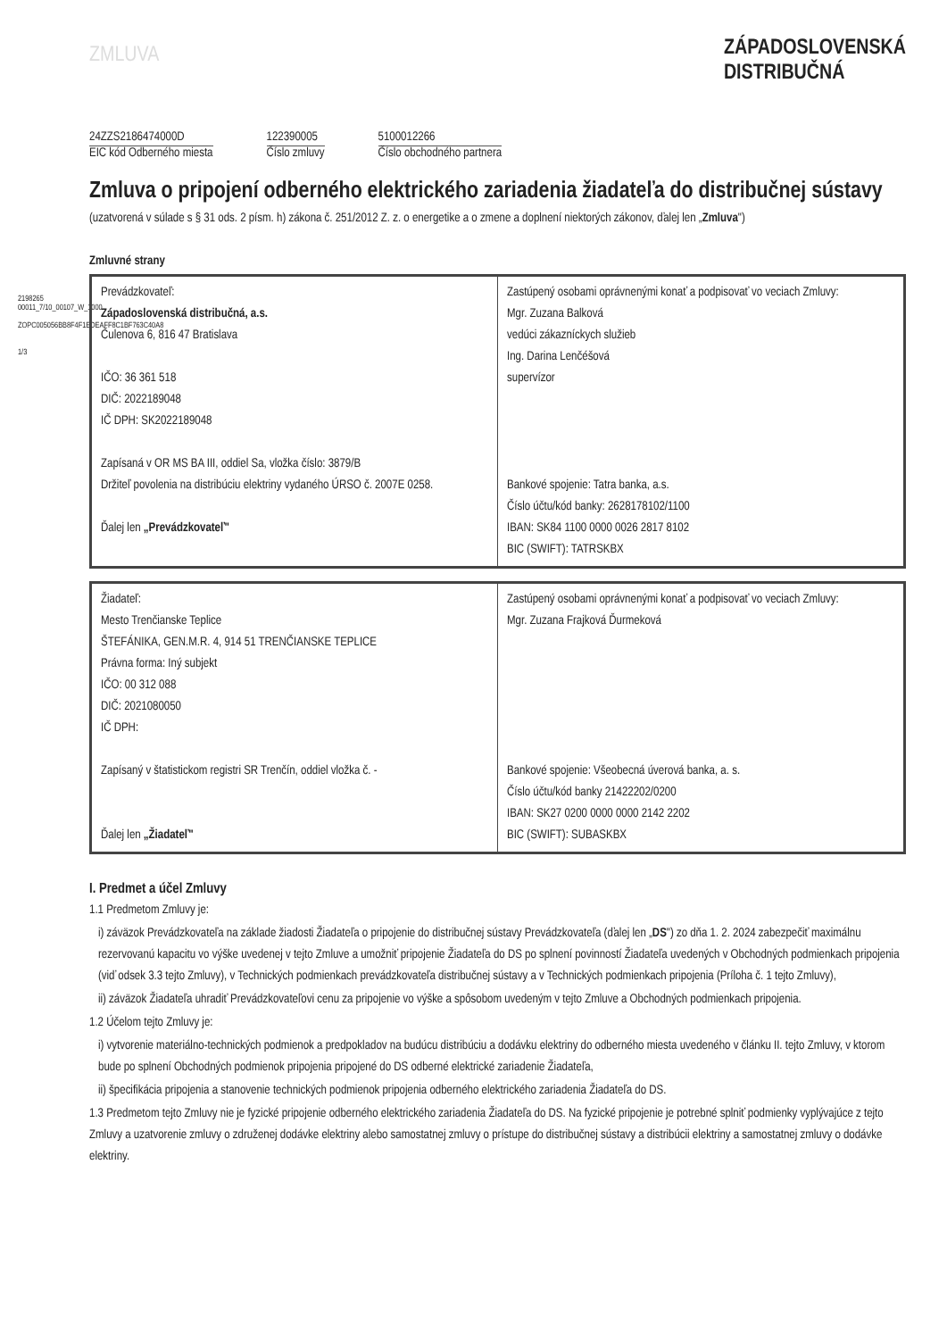2198265 00011_7/10_00107_W_1000
ZOPC005056BB8F4F1EDEAFF8C1BF763C40A8
1/3
ZMLUVA
ZÁPADOSLOVENSKÁ
DISTRIBUČNÁ
24ZZS2186474000D
EIC kód Odberného miesta
122390005
Číslo zmluvy
5100012266
Číslo obchodného partnera
Zmluva o pripojení odberného elektrického zariadenia žiadateľa do distribučnej sústavy
(uzatvorená v súlade s § 31 ods. 2 písm. h) zákona č. 251/2012 Z. z. o energetike a o zmene a doplnení niektorých zákonov, ďalej len „Zmluva")
Zmluvné strany
| Prevádzkovateľ: Západoslovenská distribučná, a.s. Čulenova 6, 816 47 Bratislava IČO: 36 361 518 DIČ: 2022189048 IČ DPH: SK2022189048 Zapísaná v OR MS BA III, oddiel Sa, vložka číslo: 3879/B Držiteľ povolenia na distribúciu elektriny vydaného ÚRSO č. 2007E 0258. Ďalej len „Prevádzkovateľ" | Zastúpený osobami oprávnenými konať a podpisovať vo veciach Zmluvy: Mgr. Zuzana Balková vedúci zákazníckych služieb Ing. Darina Lenčéšová supervízor Bankové spojenie: Tatra banka, a.s. Číslo účtu/kód banky: 2628178102/1100 IBAN: SK84 1100 0000 0026 2817 8102 BIC (SWIFT): TATRSKBX |
| Žiadateľ: Mesto Trenčianske Teplice ŠTEFÁNIKA, GEN.M.R. 4, 914 51 TRENČIANSKE TEPLICE Právna forma: Iný subjekt IČO: 00 312 088 DIČ: 2021080050 IČ DPH: Zapísaný v štatistickom registri SR Trenčín, oddiel vložka č. - Ďalej len „Žiadateľ" | Zastúpený osobami oprávnenými konať a podpisovať vo veciach Zmluvy: Mgr. Zuzana Frajková Ďurmeková Bankové spojenie: Všeobecná úverová banka, a. s. Číslo účtu/kód banky 21422202/0200 IBAN: SK27 0200 0000 0000 2142 2202 BIC (SWIFT): SUBASKBX |
I. Predmet a účel Zmluvy
1.1 Predmetom Zmluvy je:
i) záväzok Prevádzkovateľa na základe žiadosti Žiadateľa o pripojenie do distribučnej sústavy Prevádzkovateľa (ďalej len „DS") zo dňa 1. 2. 2024 zabezpečiť maximálnu rezervovanú kapacitu vo výške uvedenej v tejto Zmluve a umožniť pripojenie Žiadateľa do DS po splnení povinností Žiadateľa uvedených v Obchodných podmienkach pripojenia (viď odsek 3.3 tejto Zmluvy), v Technických podmienkach prevádzkovateľa distribučnej sústavy a v Technických podmienkach pripojenia (Príloha č. 1 tejto Zmluvy),
ii) záväzok Žiadateľa uhradiť Prevádzkovateľovi cenu za pripojenie vo výške a spôsobom uvedeným v tejto Zmluve a Obchodných podmienkach pripojenia.
1.2 Účelom tejto Zmluvy je:
i) vytvorenie materiálno-technických podmienok a predpokladov na budúcu distribúciu a dodávku elektriny do odberného miesta uvedeného v článku II. tejto Zmluvy, v ktorom bude po splnení Obchodných podmienok pripojenia pripojené do DS odberné elektrické zariadenie Žiadateľa,
ii) špecifikácia pripojenia a stanovenie technických podmienok pripojenia odberného elektrického zariadenia Žiadateľa do DS.
1.3 Predmetom tejto Zmluvy nie je fyzické pripojenie odberného elektrického zariadenia Žiadateľa do DS. Na fyzické pripojenie je potrebné splniť podmienky vyplývajúce z tejto Zmluvy a uzatvorenie zmluvy o združenej dodávke elektriny alebo samostatnej zmluvy o prístupe do distribučnej sústavy a distribúcii elektriny a samostatnej zmluvy o dodávke elektriny.